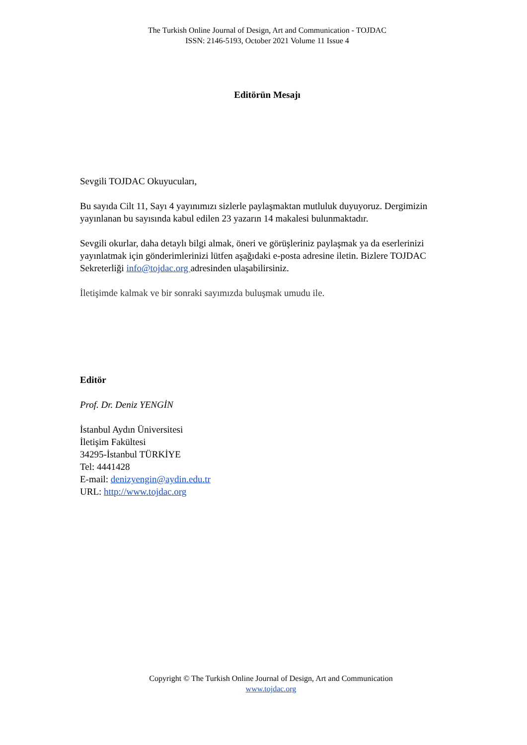The Turkish Online Journal of Design, Art and Communication - TOJDAC
ISSN: 2146-5193, October 2021 Volume 11 Issue 4
Editörün Mesajı
Sevgili TOJDAC Okuyucuları,
Bu sayıda Cilt 11, Sayı 4 yayınımızı sizlerle paylaşmaktan mutluluk duyuyoruz. Dergimizin yayınlanan bu sayısında kabul edilen 23 yazarın 14 makalesi bulunmaktadır.
Sevgili okurlar, daha detaylı bilgi almak, öneri ve görüşleriniz paylaşmak ya da eserlerinizi yayınlatmak için gönderimlerinizi lütfen aşağıdaki e-posta adresine iletin. Bizlere TOJDAC Sekreterliği info@tojdac.org adresinden ulaşabilirsiniz.
İletişimde kalmak ve bir sonraki sayımızda buluşmak umudu ile.
Editör
Prof. Dr. Deniz YENGİN
İstanbul Aydın Üniversitesi
İletişim Fakültesi
34295-İstanbul TÜRKİYE
Tel: 4441428
E-mail: denizyengin@aydin.edu.tr
URL: http://www.tojdac.org
Copyright © The Turkish Online Journal of Design, Art and Communication
www.tojdac.org